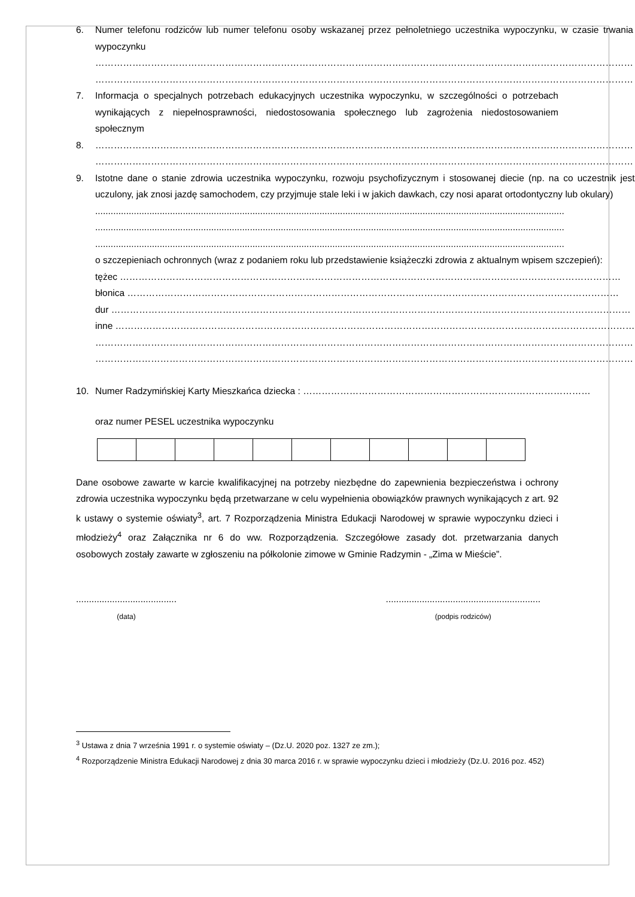6. Numer telefonu rodziców lub numer telefonu osoby wskazanej przez pełnoletniego uczestnika wypoczynku, w czasie trwania wypoczynku
…………………………………………………………………………………………………………………………………………………………
…………………………………………………………………………………………………………………………………………………………
7. Informacja o specjalnych potrzebach edukacyjnych uczestnika wypoczynku, w szczególności o potrzebach wynikających z niepełnosprawności, niedostosowania społecznego lub zagrożenia niedostosowaniem społecznym
8. …………………………………………………………………………………………………………………………………………………………
…………………………………………………………………………………………………………………………………………………………
9. Istotne dane o stanie zdrowia uczestnika wypoczynku, rozwoju psychofizycznym i stosowanej diecie (np. na co uczestnik jest uczulony, jak znosi jazdę samochodem, czy przyjmuje stale leki i w jakich dawkach, czy nosi aparat ortodontyczny lub okulary)
......................................................................................................................................................................................
......................................................................................................................................................................................
......................................................................................................................................................................................
o szczepieniach ochronnych (wraz z podaniem roku lub przedstawienie książeczki zdrowia z aktualnym wpisem szczepień):
tężec ………………………………………………………………………………………………………………………………………………
błonica ……………………………………………………………………………………………………………………………………………
dur ……………………………………………………………………………………………………………………………………………………
inne ……………………………………………………………………………………………………………………………………………………
…………………………………………………………………………………………………………………………………………………………
…………………………………………………………………………………………………………………………………………………………
10. Numer Radzymińskiej Karty Mieszkańca dziecka : …………………………………………………………………………………
oraz numer PESEL uczestnika wypoczynku
Dane osobowe zawarte w karcie kwalifikacyjnej na potrzeby niezbędne do zapewnienia bezpieczeństwa i ochrony zdrowia uczestnika wypoczynku będą przetwarzane w celu wypełnienia obowiązków prawnych wynikających z art. 92 k ustawy o systemie oświaty<sup>3</sup>, art. 7 Rozporządzenia Ministra Edukacji Narodowej w sprawie wypoczynku dzieci i młodzieży<sup>4</sup> oraz Załącznika nr 6 do ww. Rozporządzenia. Szczegółowe zasady dot. przetwarzania danych osobowych zostały zawarte w zgłoszeniu na półkolonie zimowe w Gminie Radzymin - „Zima w Mieście”.
.......................................
(data)
............................................................
(podpis rodziców)
<sup>3</sup> Ustawa z dnia 7 września 1991 r. o systemie oświaty – (Dz.U. 2020 poz. 1327 ze zm.);
<sup>4</sup> Rozporządzenie Ministra Edukacji Narodowej z dnia 30 marca 2016 r. w sprawie wypoczynku dzieci i młodzieży (Dz.U. 2016 poz. 452)